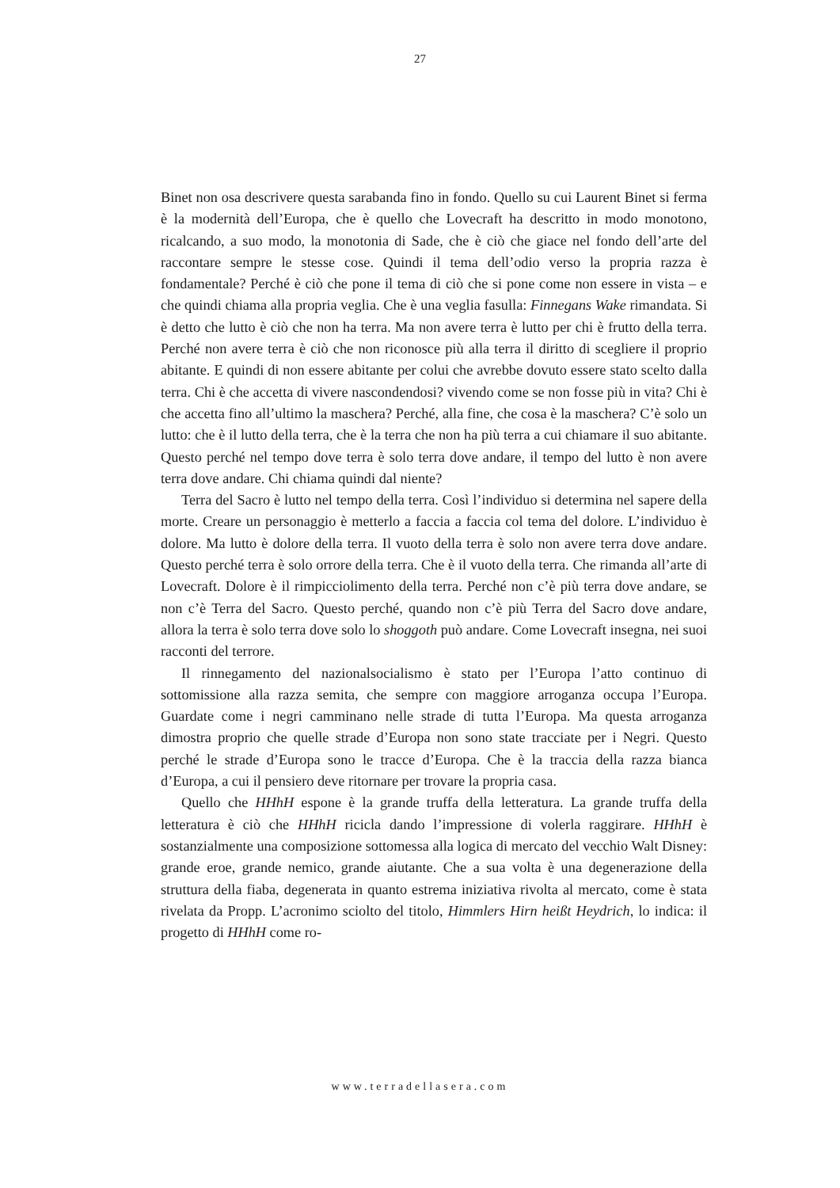27
Binet non osa descrivere questa sarabanda fino in fondo. Quello su cui Laurent Binet si ferma è la modernità dell’Europa, che è quello che Lovecraft ha descritto in modo monotono, ricalcando, a suo modo, la monotonia di Sade, che è ciò che giace nel fondo dell’arte del raccontare sempre le stesse cose. Quindi il tema dell’odio verso la propria razza è fondamentale? Perché è ciò che pone il tema di ciò che si pone come non essere in vista – e che quindi chiama alla propria veglia. Che è una veglia fasulla: Finnegans Wake rimandata. Si è detto che lutto è ciò che non ha terra. Ma non avere terra è lutto per chi è frutto della terra. Perché non avere terra è ciò che non riconosce più alla terra il diritto di scegliere il proprio abitante. E quindi di non essere abitante per colui che avrebbe dovuto essere stato scelto dalla terra. Chi è che accetta di vivere nascondendosi? vivendo come se non fosse più in vita? Chi è che accetta fino all’ultimo la maschera? Perché, alla fine, che cosa è la maschera? C’è solo un lutto: che è il lutto della terra, che è la terra che non ha più terra a cui chiamare il suo abitante. Questo perché nel tempo dove terra è solo terra dove andare, il tempo del lutto è non avere terra dove andare. Chi chiama quindi dal niente?
Terra del Sacro è lutto nel tempo della terra. Così l’individuo si determina nel sapere della morte. Creare un personaggio è metterlo a faccia a faccia col tema del dolore. L’individuo è dolore. Ma lutto è dolore della terra. Il vuoto della terra è solo non avere terra dove andare. Questo perché terra è solo orrore della terra. Che è il vuoto della terra. Che rimanda all’arte di Lovecraft. Dolore è il rimpicciolimento della terra. Perché non c’è più terra dove andare, se non c’è Terra del Sacro. Questo perché, quando non c’è più Terra del Sacro dove andare, allora la terra è solo terra dove solo lo shoggoth può andare. Come Lovecraft insegna, nei suoi racconti del terrore.
Il rinnegamento del nazionalsocialismo è stato per l’Europa l’atto continuo di sottomissione alla razza semita, che sempre con maggiore arroganza occupa l’Europa. Guardate come i negri camminano nelle strade di tutta l’Europa. Ma questa arroganza dimostra proprio che quelle strade d’Europa non sono state tracciate per i Negri. Questo perché le strade d’Europa sono le tracce d’Europa. Che è la traccia della razza bianca d’Europa, a cui il pensiero deve ritornare per trovare la propria casa.
Quello che HHhH espone è la grande truffa della letteratura. La grande truffa della letteratura è ciò che HHhH ricicla dando l’impressione di volerla raggirare. HHhH è sostanzialmente una composizione sottomessa alla logica di mercato del vecchio Walt Disney: grande eroe, grande nemico, grande aiutante. Che a sua volta è una degenerazione della struttura della fiaba, degenerata in quanto estrema iniziativa rivolta al mercato, come è stata rivelata da Propp. L’acronimo sciolto del titolo, Himmlers Hirn heißt Heydrich, lo indica: il progetto di HHhH come ro-
www.terradellasera.com